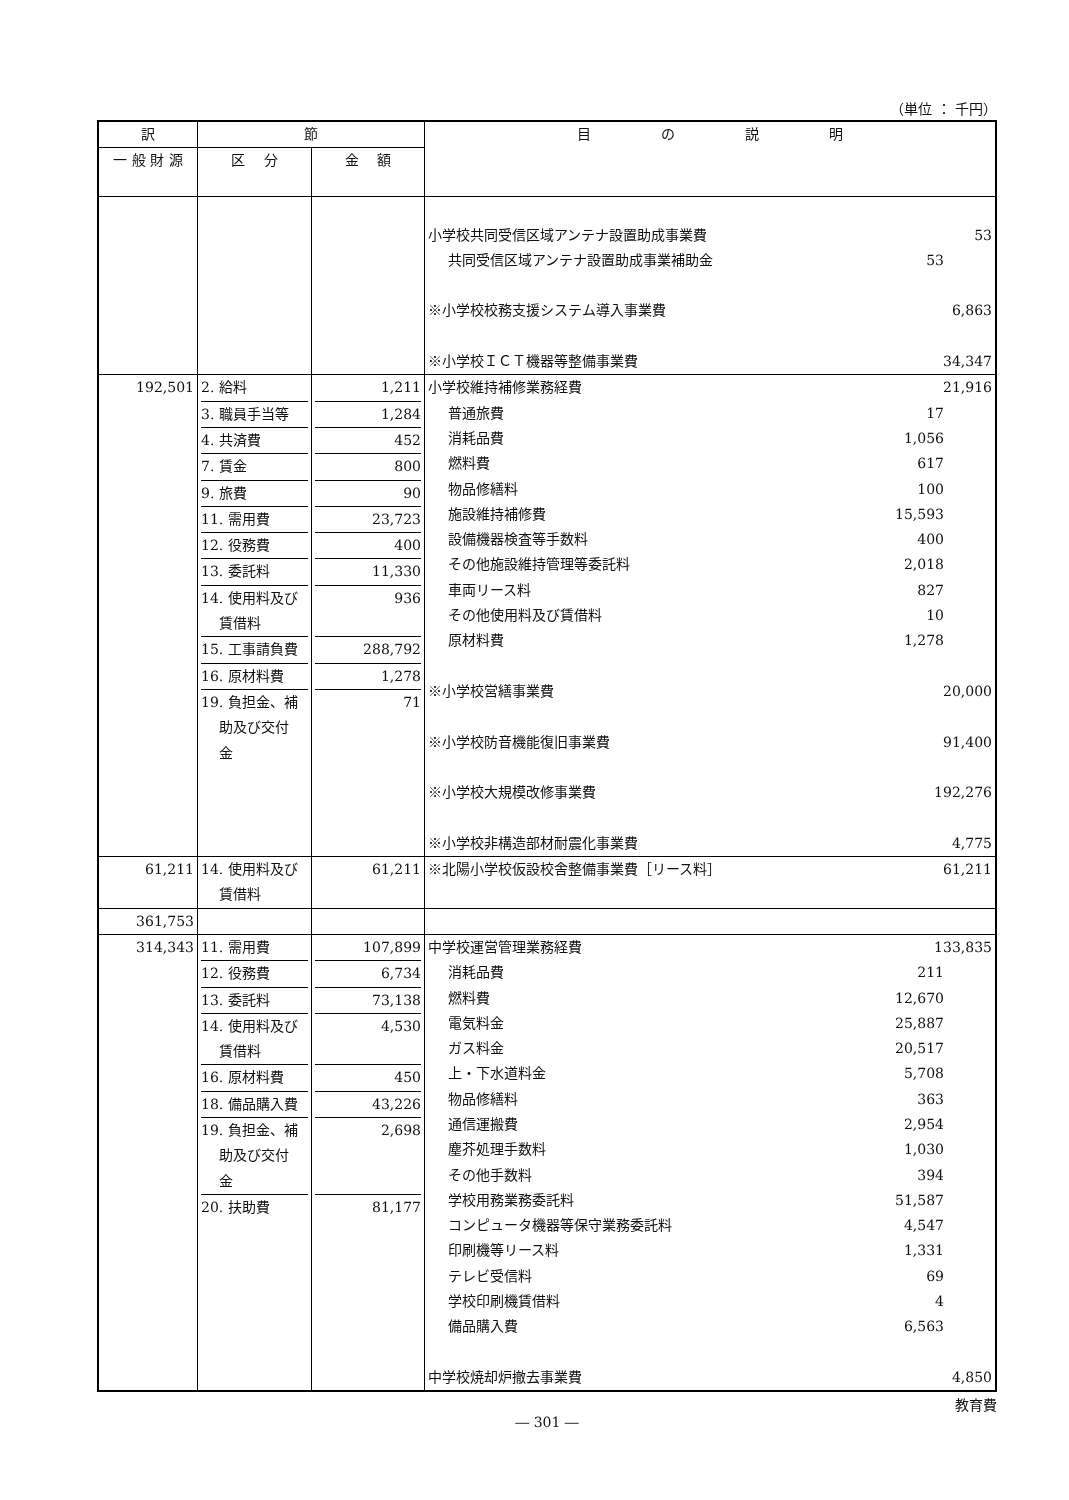（単位 ： 千円）
| 訳 | 節 | | 目 の 説 明 |
| --- | --- | --- | --- |
| 一 般 財 源 | 区 分 | 金 額 | |
| | | | 小学校共同受信区域アンテナ設置助成事業費 53 共同受信区域アンテナ設置助成事業補助金 53 ※小学校校務支援システム導入事業費 6,863 ※小学校ＩＣＴ機器等整備事業費 34,347 |
| 192,501 | 2. 給料 3. 職員手当等 4. 共済費 7. 賃金 9. 旅費 11. 需用費 12. 役務費 13. 委託料 14. 使用料及び 賃借料 15. 工事請負費 16. 原材料費 19. 負担金、補 助及び交付 金 | 1,211 1,284 452 800 90 23,723 400 11,330 936 288,792 1,278 71 | 小学校維持補修業務経費 21,916 普通旅費 17 消耗品費 1,056 燃料費 617 物品修繕料 100 施設維持補修費 15,593 設備機器検査等手数料 400 その他施設維持管理等委託料 2,018 車両リース料 827 その他使用料及び賃借料 10 原材料費 1,278 ※小学校営繕事業費 20,000 ※小学校防音機能復旧事業費 91,400 ※小学校大規模改修事業費 192,276 ※小学校非構造部材耐震化事業費 4,775 |
| 61,211 | 14. 使用料及び 賃借料 | 61,211 | ※北陽小学校仮設校舎整備事業費［リース料］ 61,211 |
| 361,753 | | | |
| 314,343 | 11. 需用費 12. 役務費 13. 委託料 14. 使用料及び 賃借料 16. 原材料費 18. 備品購入費 19. 負担金、補 助及び交付 金 20. 扶助費 | 107,899 6,734 73,138 4,530 450 43,226 2,698 81,177 | 中学校運営管理業務経費 133,835 消耗品費 211 燃料費 12,670 電気料金 25,887 ガス料金 20,517 上・下水道料金 5,708 物品修繕料 363 通信運搬費 2,954 塵芥処理手数料 1,030 その他手数料 394 学校用務業務委託料 51,587 コンピュータ機器等保守業務委託料 4,547 印刷機等リース料 1,331 テレビ受信料 69 学校印刷機賃借料 4 備品購入費 6,563 中学校焼却炉撤去事業費 4,850 |
教育費
― 301 ―